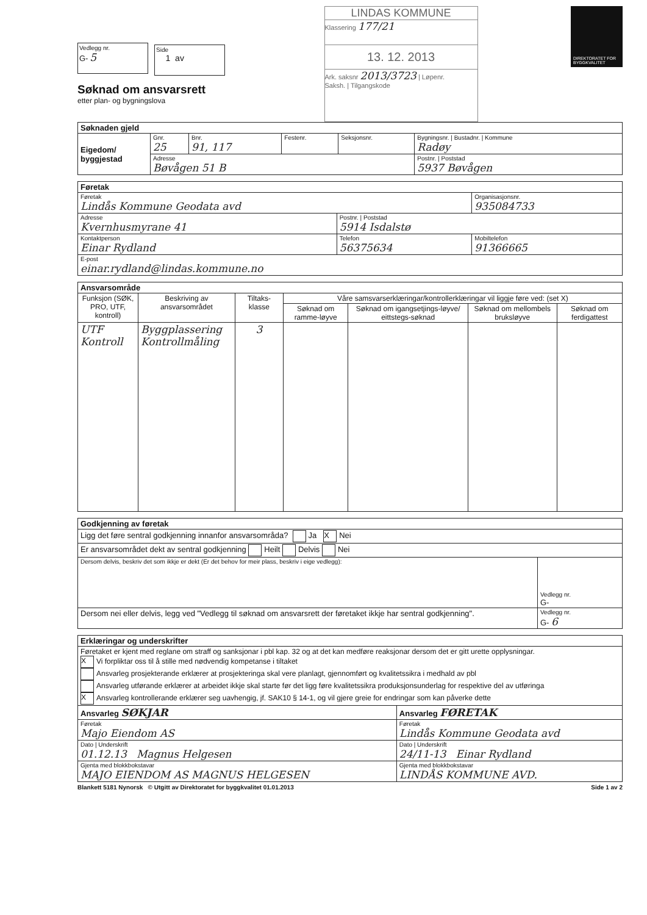Vedlegg nr.
G- 5
Side
1 av
Søknad om ansvarsrett
etter plan- og bygningslova
LINDAS KOMMUNE
Klassering 177/21
13. 12. 2013
Ark. saksnr 2013/3723 | Løpenr.
Saksh. | Tilgangskode
DIREKTORATET FOR BYGGKVALITET
| Søknaden gjeld | | | | | |
| Eigedom/ byggjestad | Gnr. 25 | Bnr. 91, 117 | Festenr. | Seksjonsnr. | Bygningsnr. / Bustadnr. / Kommune Radøy |
| | Adresse Bøvågen 51 B | | | | Postnr. / Poststad 5937 Bøvågen |
| Føretak | | |
| Føretak Lindås Kommune Geodata avd | | Organisasjonsnr. 935084733 |
| Adresse Kvernhusmyrane 41 | Postnr. / Poststad 5914 Isdalstø | |
| Kontaktperson Einar Rydland | Telefon 56375634 | Mobiltelefon 91366665 |
| E-post einar.rydland@lindas.kommune.no | | |
| Ansvarsområde | | | | | | |
| Funksjon (SØK, PRO, UTF, kontroll) | Beskriving av ansvarsområdet | Tiltaks-klasse | Våre samsvarserklæringar/kontrollerklæringar vil liggje føre ved: (set X) | | | |
| | | | Søknad om ramme-løyve | Søknad om igangsetjings-løyve/ eittstegs-søknad | Søknad om mellombels bruksløyve | Søknad om ferdigattest |
| UTF Kontroll | Byggplassering Kontrollmåling | 3 | | | | |
| Godkjenning av føretak | |
| Ligg det føre sentral godkjenning innanfor ansvarsområda? Ja X Nei | |
| Er ansvarsområdet dekt av sentral godkjenning Heilt Delvis Nei | |
| Dersom delvis, beskriv det som ikkje er dekt (Er det behov for meir plass, beskriv i eige vedlegg): | Vedlegg nr. G- |
| Dersom nei eller delvis, legg ved "Vedlegg til søknad om ansvarsrett der føretaket ikkje har sentral godkjenning". | Vedlegg nr. G- 6 |
| Erklæringar og underskrifter | |
| Føretaket er kjent med reglane om straff og sanksjonar i pbl kap. 32 og at det kan medføre reaksjonar dersom det er gitt urette opplysningar. X Vi forpliktar oss til å stille med nødvendig kompetanse i tiltaket Ansvarleg prosjekterande erklærer at prosjekteringa skal vere planlagt, gjennomført og kvalitetssikra i medhald av pbl Ansvarleg utførande erklærer at arbeidet ikkje skal starte før det ligg føre kvalitetssikra produksjonsunderlag for respektive del av utføringa X Ansvarleg kontrollerande erklærer seg uavhengig, jf. SAK10 § 14-1, og vil gjere greie for endringar som kan påverke dette | |
| Ansvarleg SØKJAR | Ansvarleg FØRETAK |
| Føretak Majo Eiendom AS | Føretak Lindås Kommune Geodata avd |
| Dato / Underskrift 01.12.13 Magnus Helgesen | Dato / Underskrift 24/11-13 Einar Rydland |
| Gjenta med blokkbokstavar MAJO EIENDOM AS MAGNUS HELGESEN | Gjenta med blokkbokstavar LINDÅS KOMMUNE AVD. |
Blankett 5181 Nynorsk © Utgitt av Direktoratet for byggkvalitet 01.01.2013 Side 1 av 2